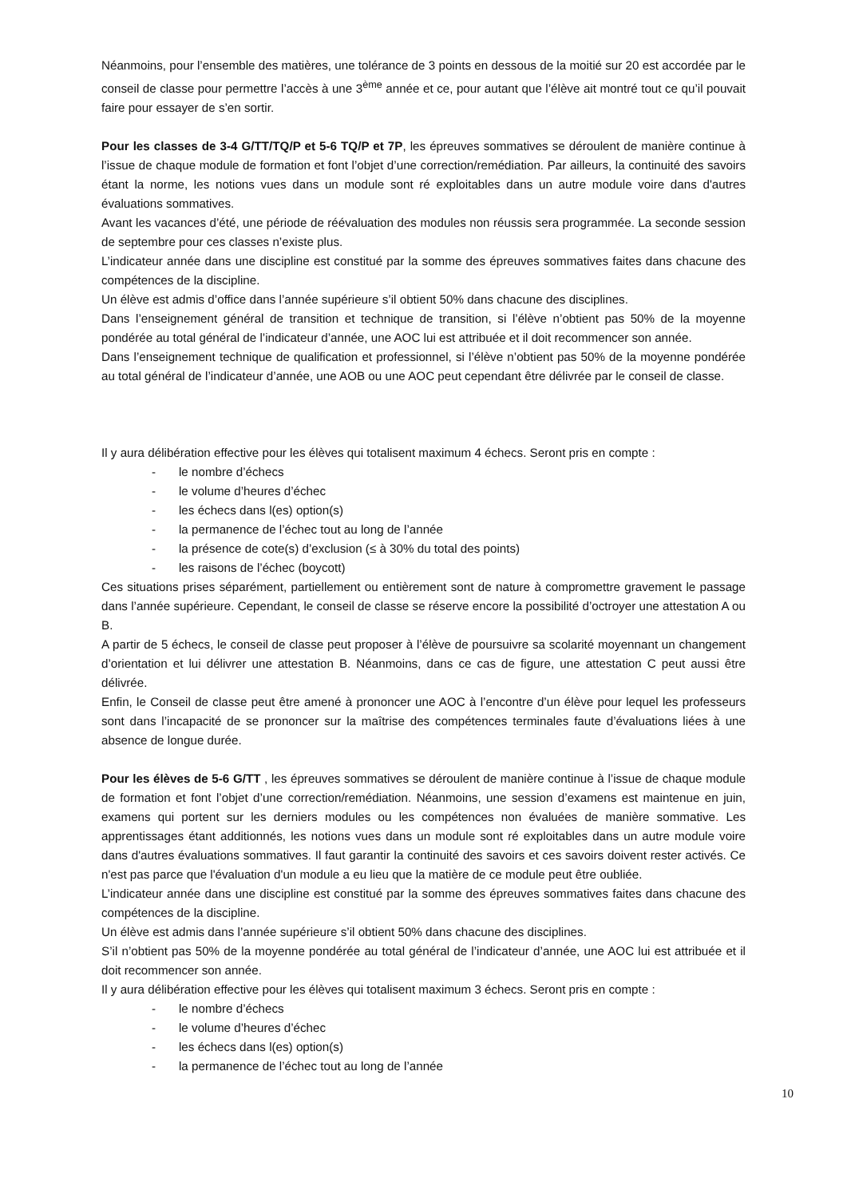Néanmoins, pour l’ensemble des matières, une tolérance de 3 points en dessous de la moitié sur 20 est accordée par le conseil de classe pour permettre l’accès à une 3<sup>ème</sup> année et ce, pour autant que l’élève ait montré tout ce qu’il pouvait faire pour essayer de s’en sortir.
Pour les classes de 3-4 G/TT/TQ/P et 5-6 TQ/P et 7P, les épreuves sommatives se déroulent de manière continue à l’issue de chaque module de formation et font l’objet d’une correction/remédiation. Par ailleurs, la continuité des savoirs étant la norme, les notions vues dans un module sont ré exploitables dans un autre module voire dans d'autres évaluations sommatives.
Avant les vacances d’été, une période de réévaluation des modules non réussis sera programmée. La seconde session de septembre pour ces classes n’existe plus.
L’indicateur année dans une discipline est constitué par la somme des épreuves sommatives faites dans chacune des compétences de la discipline.
Un élève est admis d’office dans l’année supérieure s’il obtient 50% dans chacune des disciplines.
Dans l’enseignement général de transition et technique de transition, si l’élève n’obtient pas 50% de la moyenne pondérée au total général de l’indicateur d’année, une AOC lui est attribuée et il doit recommencer son année.
Dans l’enseignement technique de qualification et professionnel, si l’élève n’obtient pas 50% de la moyenne pondérée au total général de l’indicateur d’année, une AOB ou une AOC peut cependant être délivrée par le conseil de classe.
Il y aura délibération effective pour les élèves qui totalisent maximum 4 échecs. Seront pris en compte :
- le nombre d’échecs
- le volume d’heures d’échec
- les échecs dans l(es) option(s)
- la permanence de l’échec tout au long de l’année
- la présence de cote(s) d’exclusion (≤ à 30% du total des points)
- les raisons de l’échec (boycott)
Ces situations prises séparément, partiellement ou entièrement sont de nature à compromettre gravement le passage dans l’année supérieure. Cependant, le conseil de classe se réserve encore la possibilité d’octroyer une attestation A ou B.
A partir de 5 échecs, le conseil de classe peut proposer à l’élève de poursuivre sa scolarité moyennant un changement d’orientation et lui délivrer une attestation B. Néanmoins, dans ce cas de figure, une attestation C peut aussi être délivrée.
Enfin, le Conseil de classe peut être amené à prononcer une AOC à l’encontre d’un élève pour lequel les professeurs sont dans l’incapacité de se prononcer sur la maîtrise des compétences terminales faute d’évaluations liées à une absence de longue durée.
Pour les élèves de 5-6 G/TT , les épreuves sommatives se déroulent de manière continue à l’issue de chaque module de formation et font l’objet d’une correction/remédiation. Néanmoins, une session d’examens est maintenue en juin, examens qui portent sur les derniers modules ou les compétences non évaluées de manière sommative. Les apprentissages étant additionnés, les notions vues dans un module sont ré exploitables dans un autre module voire dans d'autres évaluations sommatives. Il faut garantir la continuité des savoirs et ces savoirs doivent rester activés. Ce n'est pas parce que l'évaluation d'un module a eu lieu que la matière de ce module peut être oubliée.
L’indicateur année dans une discipline est constitué par la somme des épreuves sommatives faites dans chacune des compétences de la discipline.
Un élève est admis dans l’année supérieure s’il obtient 50% dans chacune des disciplines.
S’il n’obtient pas 50% de la moyenne pondérée au total général de l’indicateur d’année, une AOC lui est attribuée et il doit recommencer son année.
Il y aura délibération effective pour les élèves qui totalisent maximum 3 échecs. Seront pris en compte :
- le nombre d’échecs
- le volume d’heures d’échec
- les échecs dans l(es) option(s)
- la permanence de l’échec tout au long de l’année
10